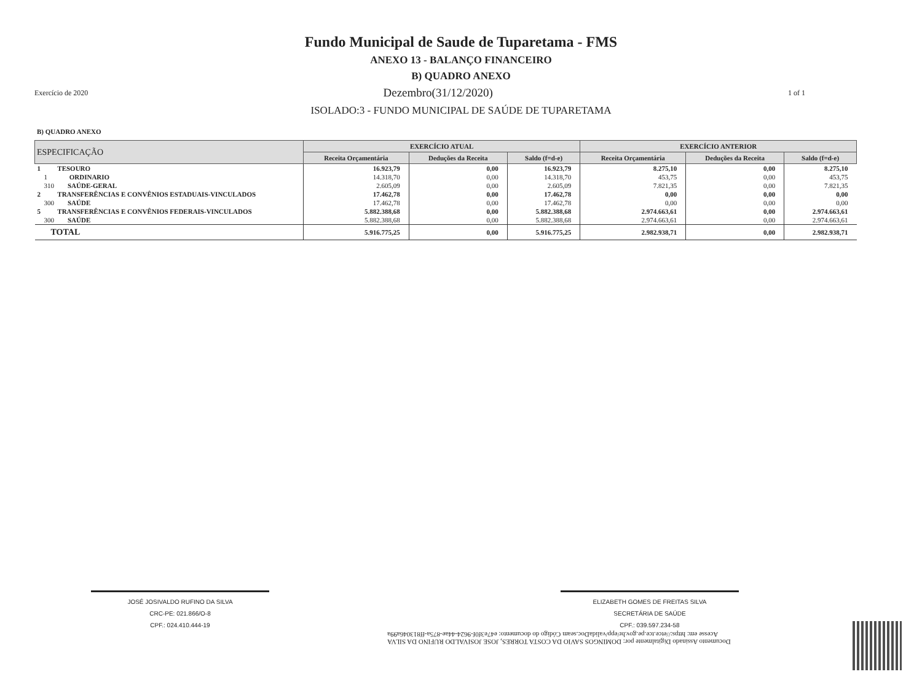Fundo Municipal de Saude de Tuparetama - FMS
ANEXO 13 - BALANÇO FINANCEIRO
B) QUADRO ANEXO
Exercício de 2020 Dezembro(31/12/2020) 1 of 1
ISOLADO:3 - FUNDO MUNICIPAL DE SAÚDE DE TUPARETAMA
B) QUADRO ANEXO
| ESPECIFICAÇÃO | EXERCÍCIO ATUAL | | | EXERCÍCIO ANTERIOR | | |
| --- | --- | --- | --- | --- | --- | --- |
| | Receita Orçamentária | Deduções da Receita | Saldo (f=d-e) | Receita Orçamentária | Deduções da Receita | Saldo (f=d-e) |
| 1 TESOURO | 16.923,79 | 0,00 | 16.923,79 | 8.275,10 | 0,00 | 8.275,10 |
| 1 ORDINARIO | 14.318,70 | 0,00 | 14.318,70 | 453,75 | 0,00 | 453,75 |
| 310 SAÚDE-GERAL | 2.605,09 | 0,00 | 2.605,09 | 7.821,35 | 0,00 | 7.821,35 |
| 2 TRANSFERÊNCIAS E CONVÊNIOS ESTADUAIS-VINCULADOS | 17.462,78 | 0,00 | 17.462,78 | 0,00 | 0,00 | 0,00 |
| 300 SAÚDE | 17.462,78 | 0,00 | 17.462,78 | 0,00 | 0,00 | 0,00 |
| 5 TRANSFERÊNCIAS E CONVÊNIOS FEDERAIS-VINCULADOS | 5.882.388,68 | 0,00 | 5.882.388,68 | 2.974.663,61 | 0,00 | 2.974.663,61 |
| 300 SAÚDE | 5.882.388,68 | 0,00 | 5.882.388,68 | 2.974.663,61 | 0,00 | 2.974.663,61 |
| TOTAL | 5.916.775,25 | 0,00 | 5.916.775,25 | 2.982.938,71 | 0,00 | 2.982.938,71 |
JOSÉ JOSIVALDO RUFINO DA SILVA
CRC-PE: 021.866/O-8
CPF.: 024.410.444-19
ELIZABETH GOMES DE FREITAS SILVA
SECRETÁRIA DE SAÚDE
CPF.: 039.597.234-58
Documento Assinado Digitalmente por: DOMINGOS SAVIO DA COSTA TORRES, JOSE JOSIVALDO RUFINO DA SILVA
Acesse em: https://etce.tce.pe.gov.br/epp/validaDoc.seam Código do documento: e47e3f0f-9624-44ae-875a-ff813046a99a